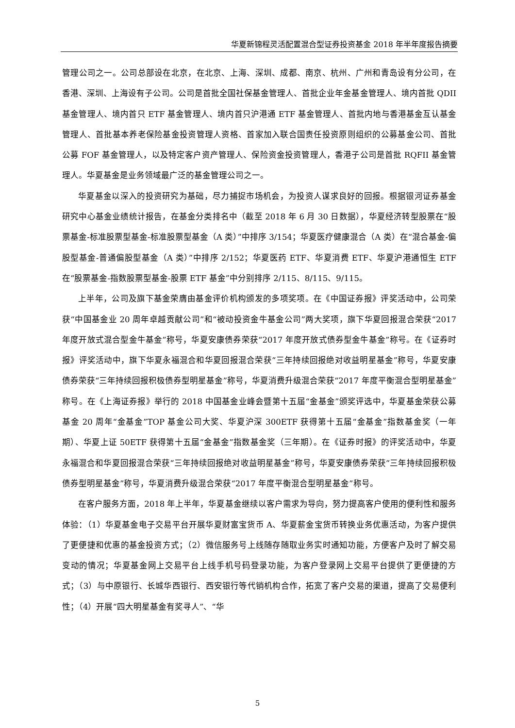华夏新锦程灵活配置混合型证券投资基金 2018 年半年度报告摘要
管理公司之一。公司总部设在北京，在北京、上海、深圳、成都、南京、杭州、广州和青岛设有分公司，在香港、深圳、上海设有子公司。公司是首批全国社保基金管理人、首批企业年金基金管理人、境内首批 QDII 基金管理人、境内首只 ETF 基金管理人、境内首只沪港通 ETF 基金管理人、首批内地与香港基金互认基金管理人、首批基本养老保险基金投资管理人资格、首家加入联合国责任投资原则组织的公募基金公司、首批公募 FOF 基金管理人，以及特定客户资产管理人、保险资金投资管理人，香港子公司是首批 RQFII 基金管理人。华夏基金是业务领域最广泛的基金管理公司之一。
华夏基金以深入的投资研究为基础，尽力捕捉市场机会，为投资人谋求良好的回报。根据银河证券基金研究中心基金业绩统计报告，在基金分类排名中（截至 2018 年 6 月 30 日数据），华夏经济转型股票在“股票基金-标准股票型基金-标准股票型基金（A 类）”中排序 3/154；华夏医疗健康混合（A 类）在“混合基金-偏股型基金-普通偏股型基金（A 类）”中排序 2/152；华夏医药 ETF、华夏消费 ETF、华夏沪港通恒生 ETF 在“股票基金-指数股票型基金-股票 ETF 基金”中分别排序 2/115、8/115、9/115。
上半年，公司及旗下基金荣膺由基金评价机构颁发的多项奖项。在《中国证券报》评奖活动中，公司荣获“中国基金业 20 周年卓越贡献公司”和“被动投资金牛基金公司”两大奖项，旗下华夏回报混合荣获“2017 年度开放式混合型金牛基金”称号，华夏安康债券荣获“2017 年度开放式债券型金牛基金”称号。在《证券时报》评奖活动中，旗下华夏永福混合和华夏回报混合荣获“三年持续回报绝对收益明星基金”称号，华夏安康债券荣获“三年持续回报积极债券型明星基金”称号，华夏消费升级混合荣获“2017 年度平衡混合型明星基金”称号。在《上海证券报》举行的 2018 中国基金业峰会暨第十五届“金基金”颁奖评选中，华夏基金荣获公募基金 20 周年“金基金”TOP 基金公司大奖、华夏沪深 300ETF 获得第十五届“金基金”指数基金奖（一年期）、华夏上证 50ETF 获得第十五届“金基金”指数基金奖（三年期）。在《证券时报》的评奖活动中，华夏永福混合和华夏回报混合荣获“三年持续回报绝对收益明星基金”称号，华夏安康债券荣获“三年持续回报积极债券型明星基金”称号，华夏消费升级混合荣获“2017 年度平衡混合型明星基金”称号。
在客户服务方面，2018 年上半年，华夏基金继续以客户需求为导向，努力提高客户使用的便利性和服务体验：（1）华夏基金电子交易平台开展华夏财富宝货币 A、华夏薪金宝货币转换业务优惠活动，为客户提供了更便捷和优惠的基金投资方式；（2）微信服务号上线随存随取业务实时通知功能，方便客户及时了解交易变动的情况；华夏基金网上交易平台上线手机号码登录功能，为客户登录网上交易平台提供了更便捷的方式；（3）与中原银行、长城华西银行、西安银行等代销机构合作，拓宽了客户交易的渠道，提高了交易便利性；（4）开展“四大明星基金有奖寻人”、“华
5